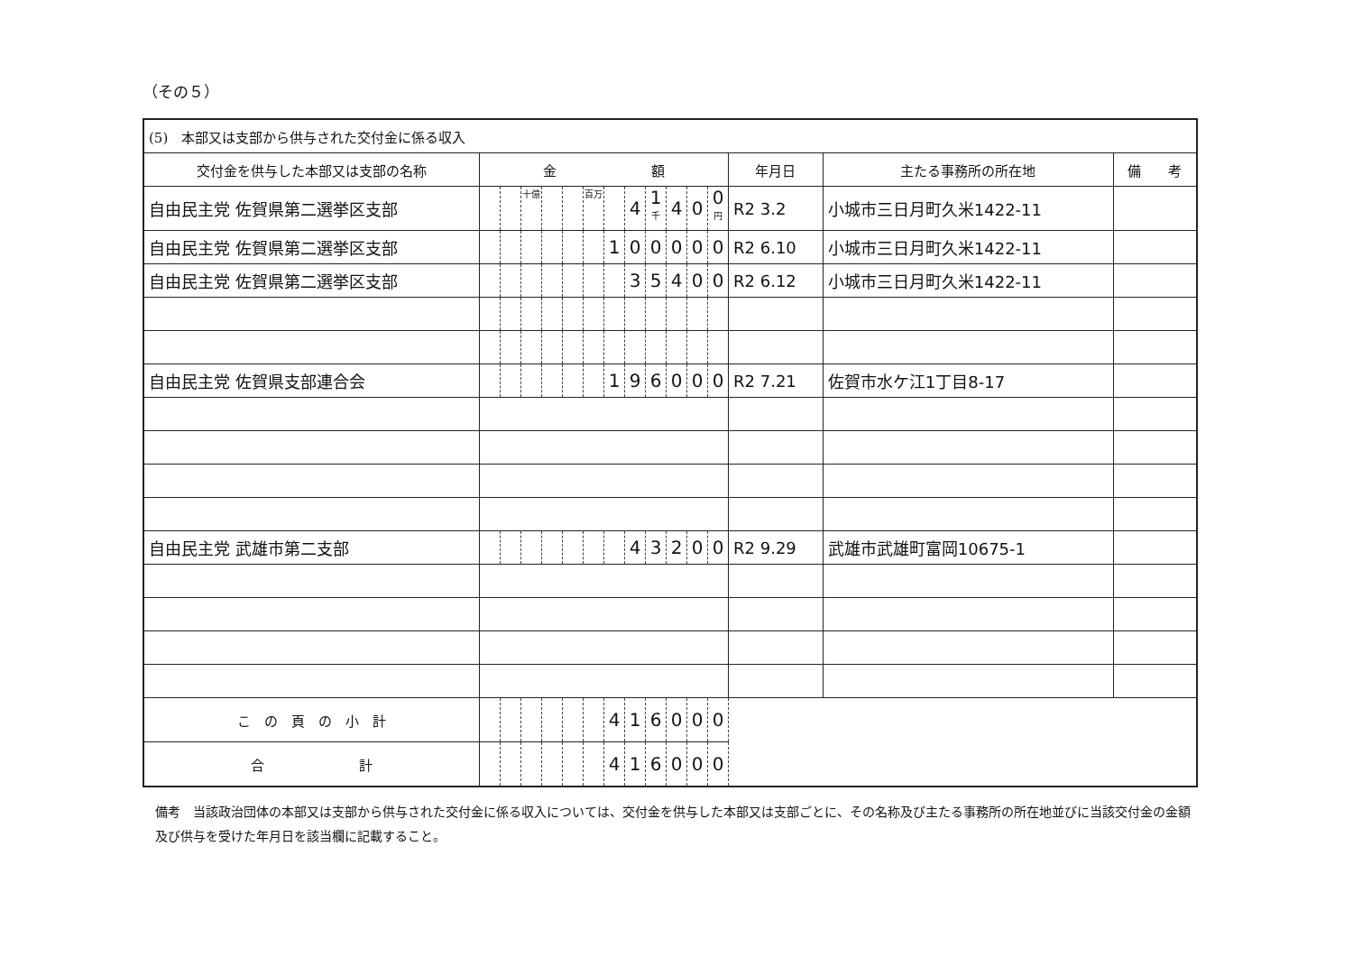（その５）
| (5) 本部又は支部から供与された交付金に係る収入 | | | | | | | | | | | | | | | |
| 交付金を供与した本部又は支部の名称 | 金 額 | | | | | | | | | | | | 年月日 | 主たる事務所の所在地 | 備 考 |
| 自由民主党 佐賀県第二選挙区支部 | | | 十億 | | | 百万 | | 4 | 1 千 | 4 | 0 | 0 円 | R2 3.2 | 小城市三日月町久米1422-11 | |
| 自由民主党 佐賀県第二選挙区支部 | | | | | | | 1 | 0 | 0 | 0 | 0 | 0 | R2 6.10 | 小城市三日月町久米1422-11 | |
| 自由民主党 佐賀県第二選挙区支部 | | | | | | | | 3 | 5 | 4 | 0 | 0 | R2 6.12 | 小城市三日月町久米1422-11 | |
| 自由民主党 佐賀県支部連合会 | | | | | | | 1 | 9 | 6 | 0 | 0 | 0 | R2 7.21 | 佐賀市水ケ江1丁目8-17 | |
| 自由民主党 武雄市第二支部 | | | | | | | | 4 | 3 | 2 | 0 | 0 | R2 9.29 | 武雄市武雄町富岡10675-1 | |
| こ の 頁 の 小 計 | | | | | | | 4 | 1 | 6 | 0 | 0 | 0 | | | |
| 合 計 | | | | | | | 4 | 1 | 6 | 0 | 0 | 0 | | | |
備考　当該政治団体の本部又は支部から供与された交付金に係る収入については、交付金を供与した本部又は支部ごとに、その名称及び主たる事務所の所在地並びに当該交付金の金額及び供与を受けた年月日を該当欄に記載すること。